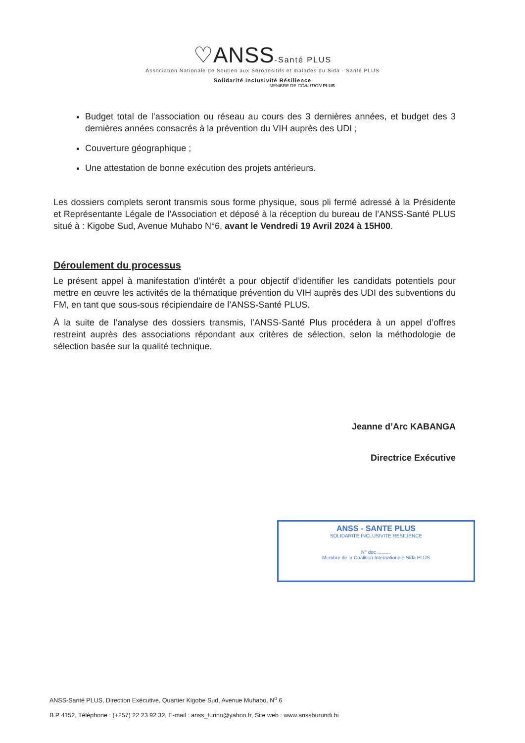♡ANSS-Santé PLUS
Association Nationale de Soutien aux Séropositifs et malades du Sida - Santé PLUS
Solidarité Inclusivité Résilience
MEMBRE DE COALITION PLUS
Budget total de l’association ou réseau au cours des 3 dernières années, et budget des 3 dernières années consacrés à la prévention du VIH auprès des UDI ;
Couverture géographique ;
Une attestation de bonne exécution des projets antérieurs.
Les dossiers complets seront transmis sous forme physique, sous pli fermé adressé à la Présidente et Représentante Légale de l’Association et déposé à la réception du bureau de l’ANSS-Santé PLUS situé à : Kigobe Sud, Avenue Muhabo N°6, avant le Vendredi 19 Avril 2024 à 15H00.
Déroulement du processus
Le présent appel à manifestation d’intérêt a pour objectif d’identifier les candidats potentiels pour mettre en œuvre les activités de la thématique prévention du VIH auprès des UDI des subventions du FM, en tant que sous-sous récipiendaire de l’ANSS-Santé PLUS.
À la suite de l’analyse des dossiers transmis, l’ANSS-Santé Plus procédera à un appel d’offres restreint auprès des associations répondant aux critères de sélection, selon la méthodologie de sélection basée sur la qualité technique.
Jeanne d’Arc KABANGA
Directrice Exécutive
ANSS - SANTE PLUS
SOLIDARITE INCLUSIVITE RESILIENCE
N° doc ..........
Membre de la Coalition Internationale Sida PLUS
ANSS-Santé PLUS, Direction Exécutive, Quartier Kigobe Sud, Avenue Muhabo, N<sup>o</sup> 6
B.P 4152, Téléphone : (+257) 22 23 92 32, E-mail : anss_turiho@yahoo.fr, Site web : www.anssburundi.bi